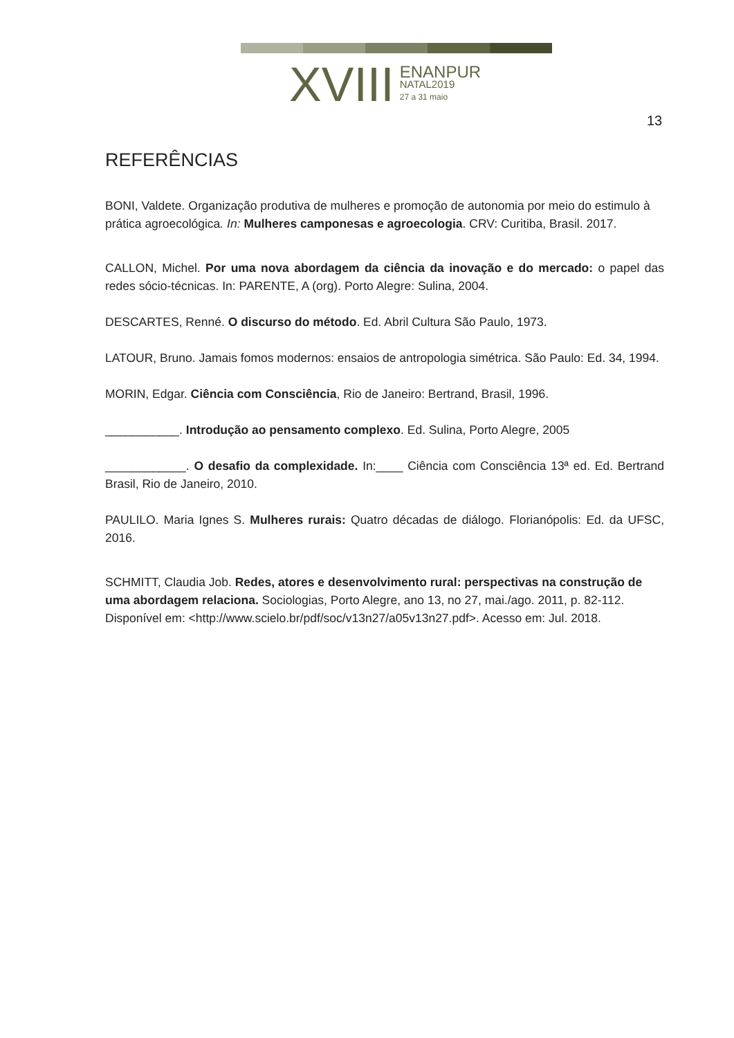XVIII
ENANPUR
NATAL2019
27 a 31 maio
13
REFERÊNCIAS
BONI, Valdete. Organização produtiva de mulheres e promoção de autonomia por meio do estimulo à prática agroecológica. In: Mulheres camponesas e agroecologia. CRV: Curitiba, Brasil. 2017.
CALLON, Michel. Por uma nova abordagem da ciência da inovação e do mercado: o papel das redes sócio-técnicas. In: PARENTE, A (org). Porto Alegre: Sulina, 2004.
DESCARTES, Renné. O discurso do método. Ed. Abril Cultura São Paulo, 1973.
LATOUR, Bruno. Jamais fomos modernos: ensaios de antropologia simétrica. São Paulo: Ed. 34, 1994.
MORIN, Edgar. Ciência com Consciência, Rio de Janeiro: Bertrand, Brasil, 1996.
___________. Introdução ao pensamento complexo. Ed. Sulina, Porto Alegre, 2005
____________. O desafio da complexidade. In:____ Ciência com Consciência 13ª ed. Ed. Bertrand Brasil, Rio de Janeiro, 2010.
PAULILO. Maria Ignes S. Mulheres rurais: Quatro décadas de diálogo. Florianópolis: Ed. da UFSC, 2016.
SCHMITT, Claudia Job. Redes, atores e desenvolvimento rural: perspectivas na construção de uma abordagem relaciona. Sociologias, Porto Alegre, ano 13, no 27, mai./ago. 2011, p. 82-112. Disponível em: <http://www.scielo.br/pdf/soc/v13n27/a05v13n27.pdf>. Acesso em: Jul. 2018.